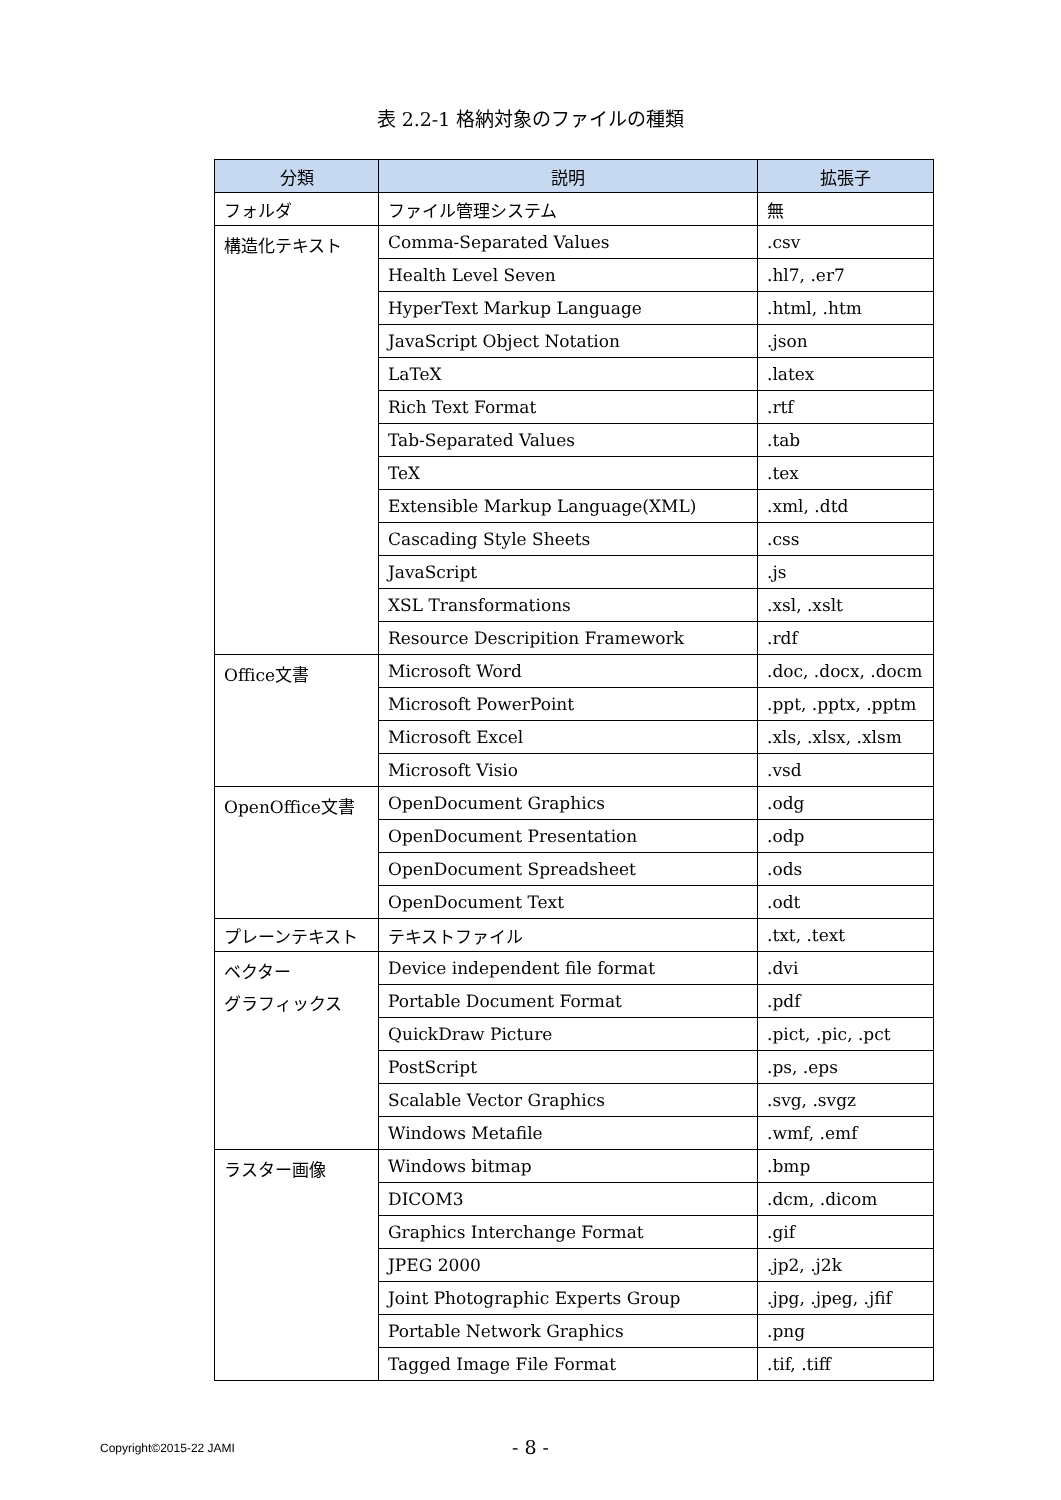表 2.2-1 格納対象のファイルの種類
| 分類 | 説明 | 拡張子 |
| --- | --- | --- |
| フォルダ | ファイル管理システム | 無 |
| 構造化テキスト | Comma-Separated Values | .csv |
| | Health Level Seven | .hl7, .er7 |
| | HyperText Markup Language | .html, .htm |
| | JavaScript Object Notation | .json |
| | LaTeX | .latex |
| | Rich Text Format | .rtf |
| | Tab-Separated Values | .tab |
| | TeX | .tex |
| | Extensible Markup Language(XML) | .xml, .dtd |
| | Cascading Style Sheets | .css |
| | JavaScript | .js |
| | XSL Transformations | .xsl, .xslt |
| | Resource Descripition Framework | .rdf |
| Office文書 | Microsoft Word | .doc, .docx, .docm |
| | Microsoft PowerPoint | .ppt, .pptx, .pptm |
| | Microsoft Excel | .xls, .xlsx, .xlsm |
| | Microsoft Visio | .vsd |
| OpenOffice文書 | OpenDocument Graphics | .odg |
| | OpenDocument Presentation | .odp |
| | OpenDocument Spreadsheet | .ods |
| | OpenDocument Text | .odt |
| プレーンテキスト | テキストファイル | .txt, .text |
| ベクター グラフィックス | Device independent file format | .dvi |
| | Portable Document Format | .pdf |
| | QuickDraw Picture | .pict, .pic, .pct |
| | PostScript | .ps, .eps |
| | Scalable Vector Graphics | .svg, .svgz |
| | Windows Metafile | .wmf, .emf |
| ラスター画像 | Windows bitmap | .bmp |
| | DICOM3 | .dcm, .dicom |
| | Graphics Interchange Format | .gif |
| | JPEG 2000 | .jp2, .j2k |
| | Joint Photographic Experts Group | .jpg, .jpeg, .jfif |
| | Portable Network Graphics | .png |
| | Tagged Image File Format | .tif, .tiff |
Copyright©2015-22 JAMI
- 8 -